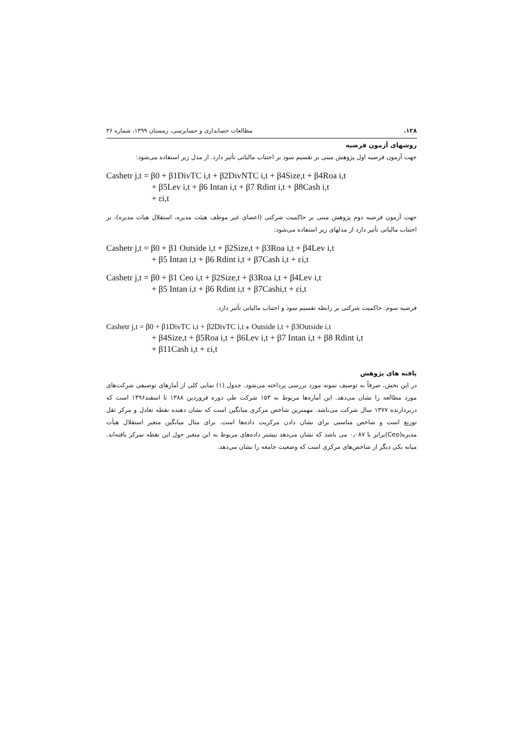۱۲۸. مطالعات حسابداری و حسابرسی، زمستان ۱۳۹۹، شماره ۳۶
روشهای آزمون فرضیه
جهت آزمون فرضیه اول پژوهش مبنی بر تقسیم سود بر اجتناب مالیاتی تأثیر دارد. از مدل زیر استفاده می‌شود:
Cashetr j,t = β0 + β1DivTC i,t + β2DivNTC i,t + β4Size,t + β4Roa i,t
+ β5Lev i,t + β6 Intan i,t + β7 Rdint i,t + β8Cash i,t
+ εi,t
جهت آزمون فرضیه دوم پژوهش مبنی بر حاکمیت شرکتی (اعضای غیر موظف هیئت مدیره، استقلال هیات مدیره)، بر اجتناب مالیاتی تأثیر دارد از مدلهای زیر استفاده می‌شود:
Cashetr j,t = β0 + β1 Outside i,t + β2Size,t + β3Roa i,t + β4Lev i,t
+ β5 Intan i,t + β6 Rdint i,t + β7Cash i,t + εi,t
Cashetr j,t = β0 + β1 Ceo i,t + β2Size,t + β3Roa i,t + β4Lev i,t
+ β5 Intan i,t + β6 Rdint i,t + β7Cashi,t + εi,t
فرضیه سوم: حاکمیت شرکتی بر رابطه تقسیم سود و اجتناب مالیاتی تأثیر دارد.
Cashetr j,t = β0 + β1DivTC i,t + β2DivTC i,t ⁎ Outside i,t + β3Outside i,t
+ β4Size,t + β5Roa i,t + β6Lev i,t + β7 Intan i,t + β8 Rdint i,t
+ β11Cash i,t + εi,t
یافته های پژوهش
در این بخش، صرفاً به توصیف نمونه مورد بررسی پرداخته می‌شود. جدول (۱) نمایی کلی از آمارهای توصیفی شرکت‌های مورد مطالعه را نشان می‌دهد. این آماره‌ها مربوط به ۱۵۳ شرکت طی دوره فروردین ۱۳۸۸ تا اسفند۱۳۹۶ است که دربردارنده ۱۳۷۷ سال شرکت می‌باشد. مهمترین شاخص مرکزی میانگین است که نشان دهنده نقطه تعادل و مرکز ثقل توزیع است و شاخص مناسبی برای نشان دادن مرکزیت داده‌ها است. برای مثال میانگین متغیر استقلال هیأت مدیره(Ceo)برابر با ۰٫۰۸۷ می باشد که نشان می‌دهد بیشتر داده‌های مربوط به این متغیر حول این نقطه تمرکز یافته‌اند. میانه یکی دیگر از شاخص‌های مرکزی است که وضعیت جامعه را نشان می‌دهد.